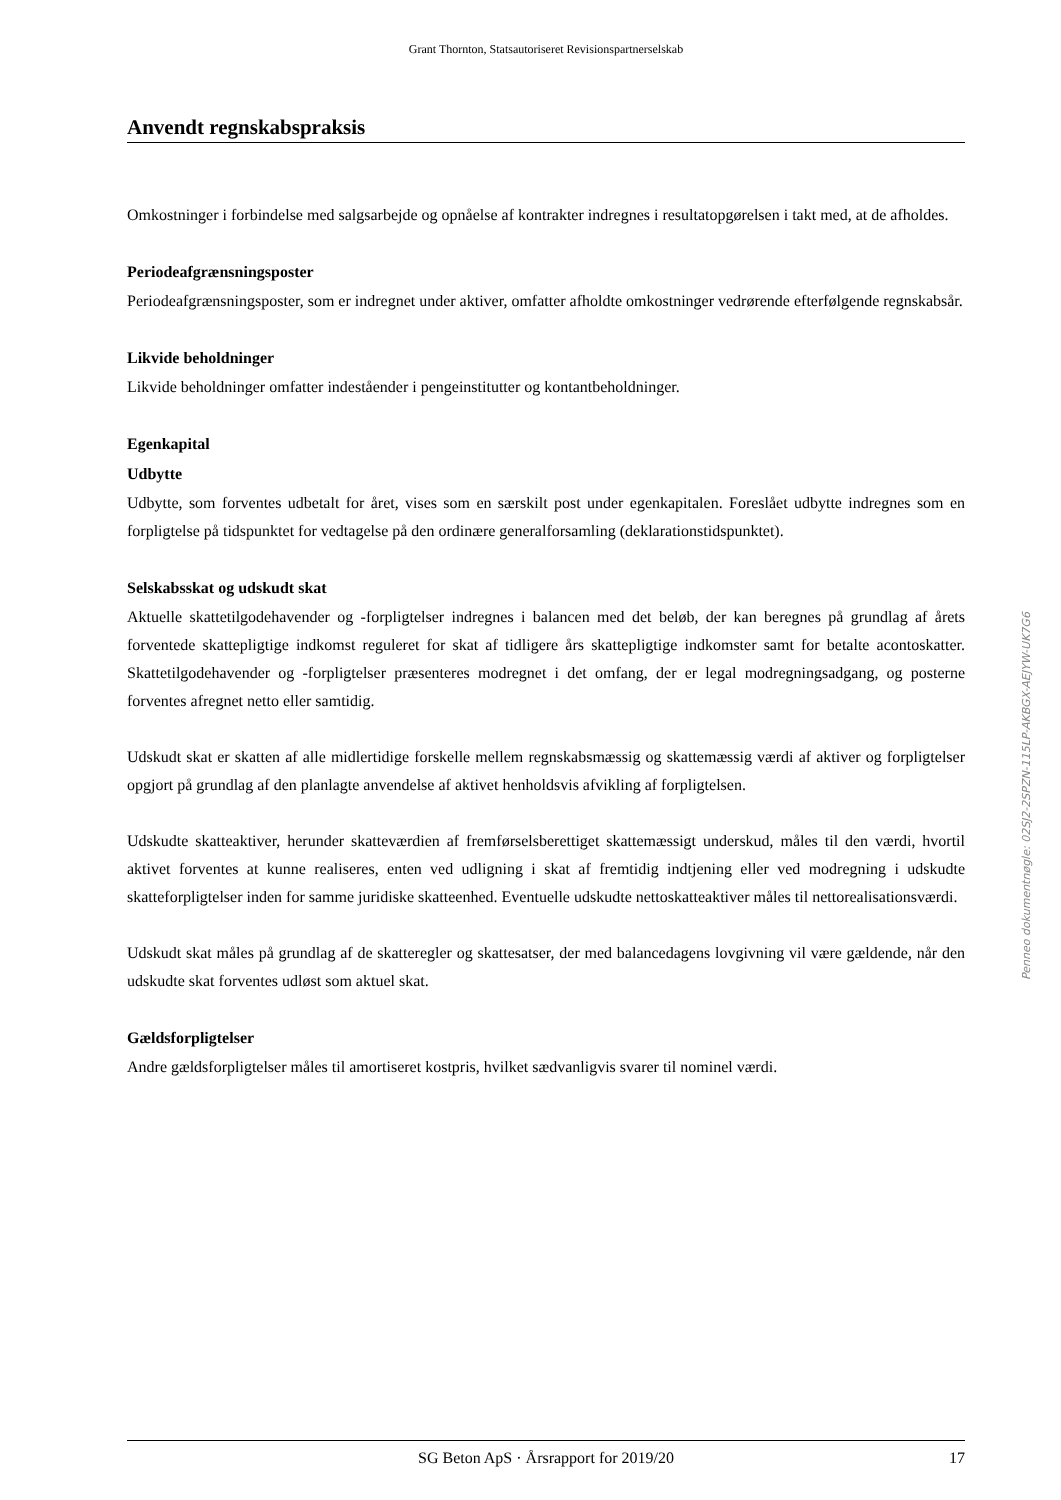Grant Thornton, Statsautoriseret Revisionspartnerselskab
Anvendt regnskabspraksis
Omkostninger i forbindelse med salgsarbejde og opnåelse af kontrakter indregnes i resultatopgørelsen i takt med, at de afholdes.
Periodeafgrænsningsposter
Periodeafgrænsningsposter, som er indregnet under aktiver, omfatter afholdte omkostninger vedrørende efterfølgende regnskabsår.
Likvide beholdninger
Likvide beholdninger omfatter indeståender i pengeinstitutter og kontantbeholdninger.
Egenkapital
Udbytte
Udbytte, som forventes udbetalt for året, vises som en særskilt post under egenkapitalen. Foreslået udbytte indregnes som en forpligtelse på tidspunktet for vedtagelse på den ordinære generalforsamling (deklarationstidspunktet).
Selskabsskat og udskudt skat
Aktuelle skattetilgodehavender og -forpligtelser indregnes i balancen med det beløb, der kan beregnes på grundlag af årets forventede skattepligtige indkomst reguleret for skat af tidligere års skattepligtige indkomster samt for betalte acontoskatter. Skattetilgodehavender og -forpligtelser præsenteres modregnet i det omfang, der er legal modregningsadgang, og posterne forventes afregnet netto eller samtidig.
Udskudt skat er skatten af alle midlertidige forskelle mellem regnskabsmæssig og skattemæssig værdi af aktiver og forpligtelser opgjort på grundlag af den planlagte anvendelse af aktivet henholdsvis afvikling af forpligtelsen.
Udskudte skatteaktiver, herunder skatteværdien af fremførselsberettiget skattemæssigt underskud, måles til den værdi, hvortil aktivet forventes at kunne realiseres, enten ved udligning i skat af fremtidig indtjening eller ved modregning i udskudte skatteforpligtelser inden for samme juridiske skatteenhed. Eventuelle udskudte nettoskatteaktiver måles til nettorealisationsværdi.
Udskudt skat måles på grundlag af de skatteregler og skattesatser, der med balancedagens lovgivning vil være gældende, når den udskudte skat forventes udløst som aktuel skat.
Gældsforpligtelser
Andre gældsforpligtelser måles til amortiseret kostpris, hvilket sædvanligvis svarer til nominel værdi.
SG Beton ApS · Årsrapport for 2019/20 17
Penneo dokumentnøgle: 02SJ2-2SPZN-115LP-AKBGX-AEJYW-UK7G6